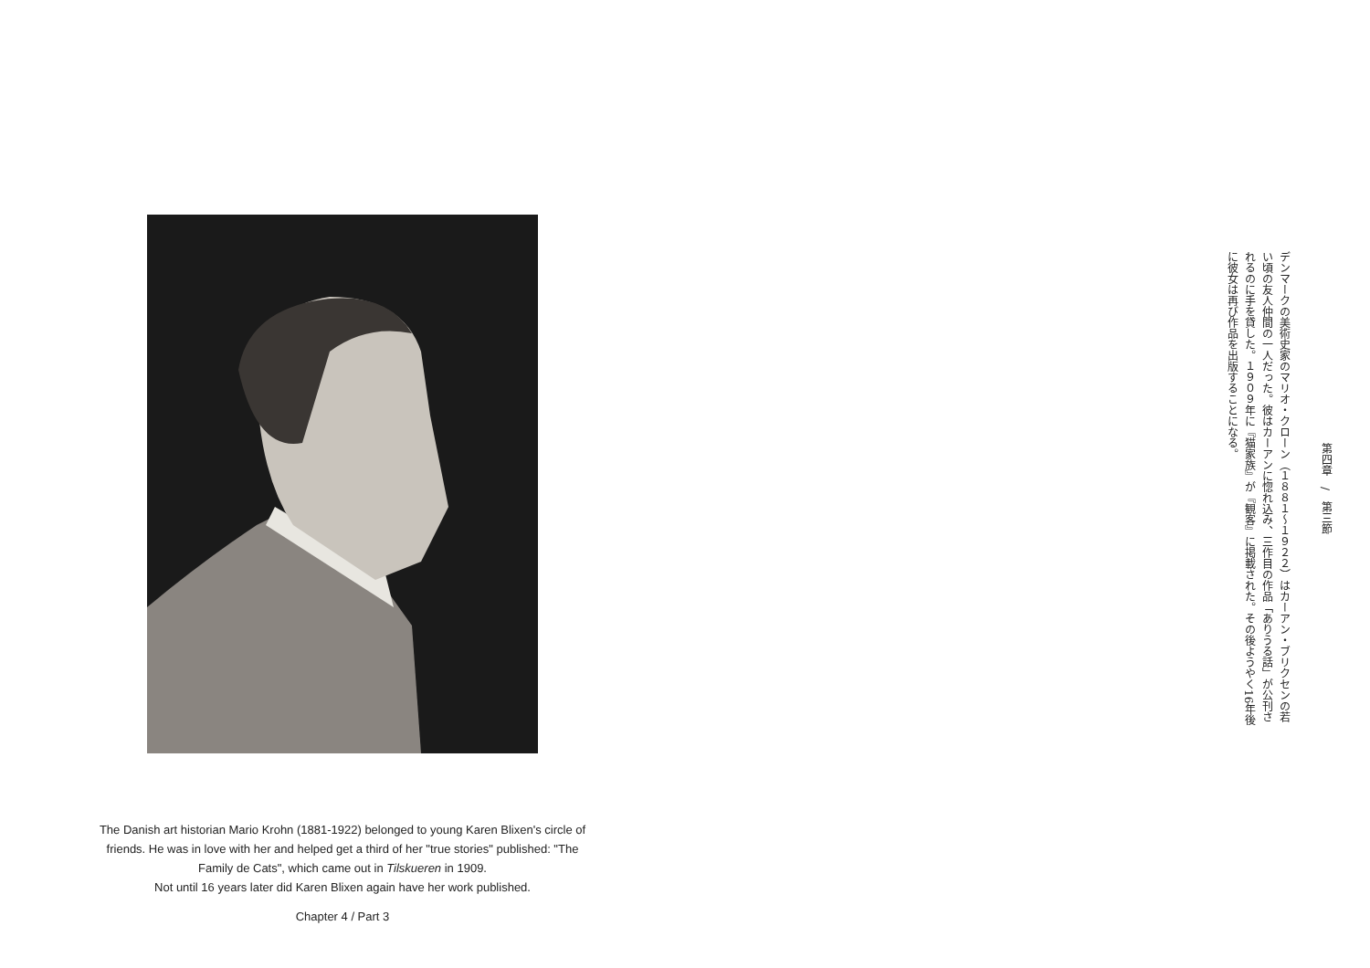The Danish art historian Mario Krohn (1881-1922) belonged to young Karen Blixen's circle of friends. He was in love with her and helped get a third of her "true stories" published: "The Family de Cats", which came out in Tilskueren in 1909.
Not until 16 years later did Karen Blixen again have her work published.
Chapter 4 / Part 3
第四章　/　第三節
デンマークの美術史家のマリオ・クローン（１８８１〜１９２２）はカーアン・ブリクセンの若い頃の友人仲間の一人だった。彼はカーアンに惚れ込み、三作目の作品「ありうる話」が公刊されるのに手を貸した。１９０９年に『猫家族』が『観客』に掲載された。その後ようやく16年後に彼女は再び作品を出版することになる。